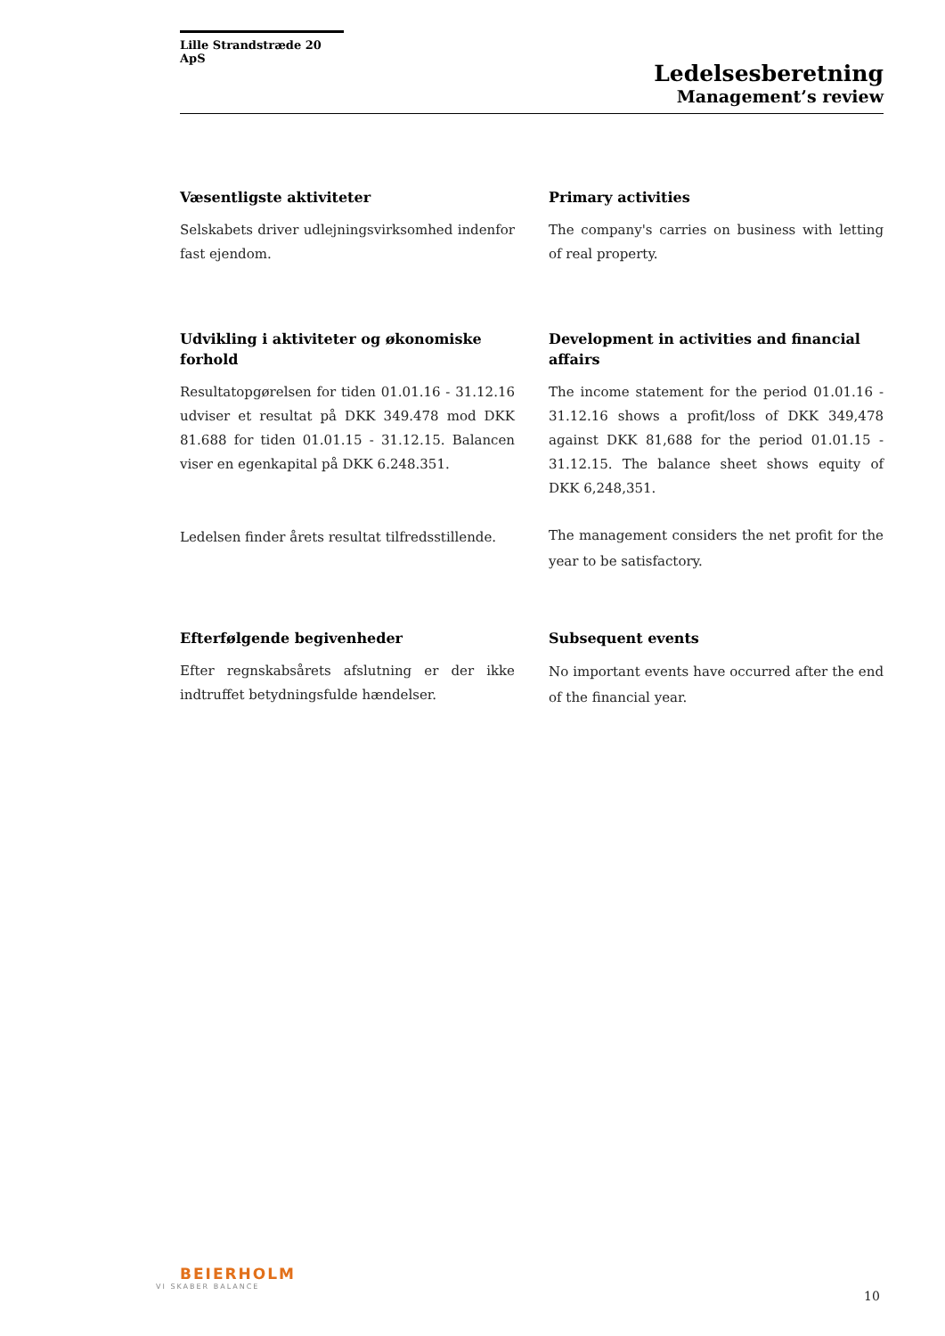Lille Strandstræde 20 ApS
Ledelsesberetning
Management’s review
Væsentligste aktiviteter
Selskabets driver udlejningsvirksomhed indenfor fast ejendom.
Primary activities
The company's carries on business with letting of real property.
Udvikling i aktiviteter og økonomiske forhold
Resultatopgørelsen for tiden 01.01.16 - 31.12.16 udviser et resultat på DKK 349.478 mod DKK 81.688 for tiden 01.01.15 - 31.12.15. Balancen viser en egenkapital på DKK 6.248.351.
Ledelsen finder årets resultat tilfredsstillende.
Development in activities and financial affairs
The income statement for the period 01.01.16 - 31.12.16 shows a profit/loss of DKK 349,478 against DKK 81,688 for the period 01.01.15 - 31.12.15. The balance sheet shows equity of DKK 6,248,351.
The management considers the net profit for the year to be satisfactory.
Efterfølgende begivenheder
Efter regnskabsårets afslutning er der ikke indtruffet betydningsfulde hændelser.
Subsequent events
No important events have occurred after the end of the financial year.
BEIERHOLM
VI SKABER BALANCE
10